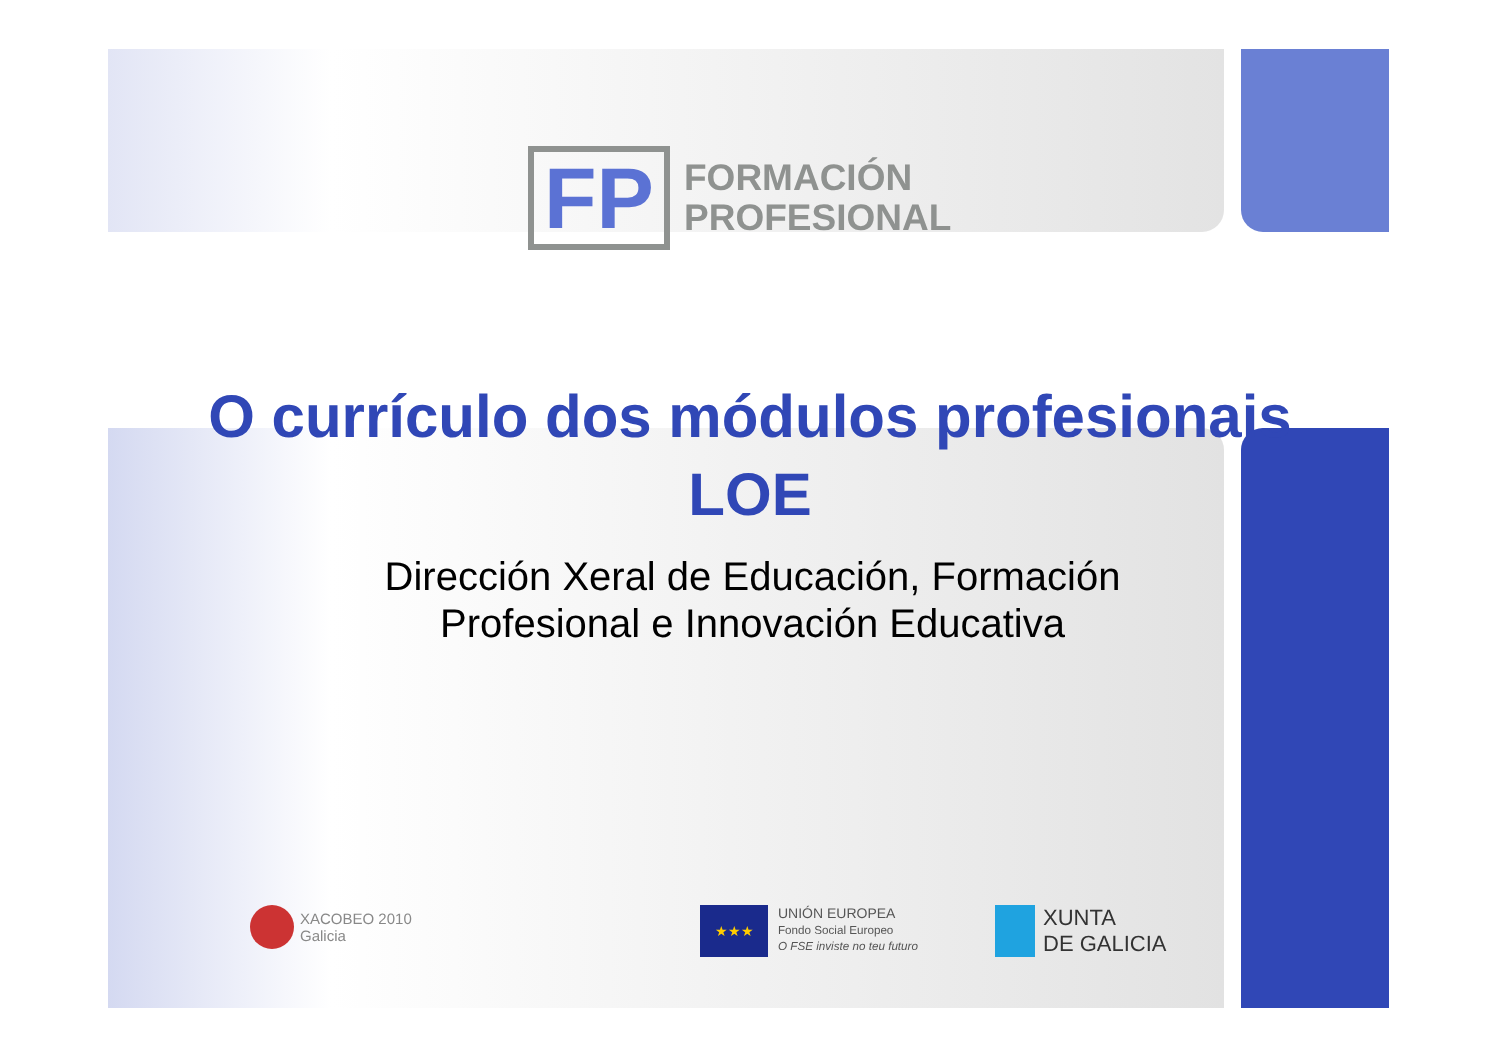FP
FORMACIÓN
PROFESIONAL
O currículo dos módulos profesionais LOE
Dirección Xeral de Educación, Formación Profesional e Innovación Educativa
XACOBEO 2010
Galicia
★★★ UNIÓN EUROPEA
Fondo Social Europeo
O FSE inviste no teu futuro
XUNTA
DE GALICIA